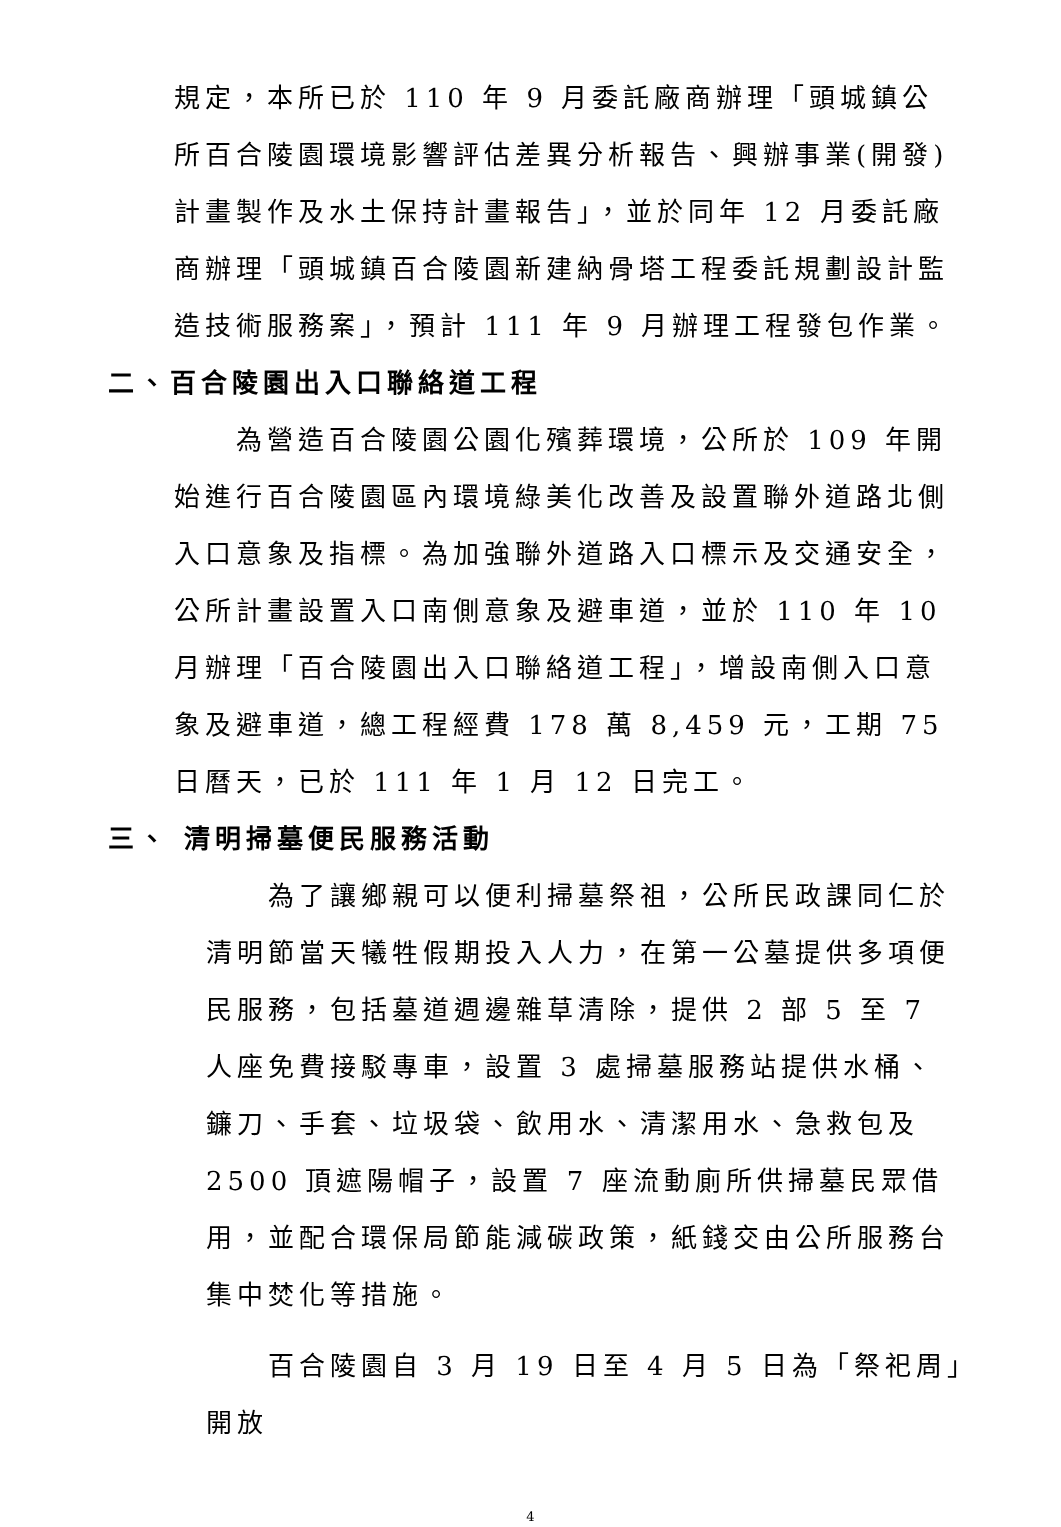規定，本所已於 110 年 9 月委託廠商辦理「頭城鎮公所百合陵園環境影響評估差異分析報告、興辦事業(開發)計畫製作及水土保持計畫報告」，並於同年 12 月委託廠商辦理「頭城鎮百合陵園新建納骨塔工程委託規劃設計監造技術服務案」，預計 111 年 9 月辦理工程發包作業。
二、百合陵園出入口聯絡道工程
  為營造百合陵園公園化殯葬環境，公所於 109 年開始進行百合陵園區內環境綠美化改善及設置聯外道路北側入口意象及指標。為加強聯外道路入口標示及交通安全，公所計畫設置入口南側意象及避車道，並於 110 年 10 月辦理「百合陵園出入口聯絡道工程」，增設南側入口意象及避車道，總工程經費 178 萬 8,459 元，工期 75 日曆天，已於 111 年 1 月 12 日完工。
三、 清明掃墓便民服務活動
  為了讓鄉親可以便利掃墓祭祖，公所民政課同仁於清明節當天犧牲假期投入人力，在第一公墓提供多項便民服務，包括墓道週邊雜草清除，提供 2 部 5 至 7 人座免費接駁專車，設置 3 處掃墓服務站提供水桶、鐮刀、手套、垃圾袋、飲用水、清潔用水、急救包及 2500 頂遮陽帽子，設置 7 座流動廁所供掃墓民眾借用，並配合環保局節能減碳政策，紙錢交由公所服務台集中焚化等措施。
  百合陵園自 3 月 19 日至 4 月 5 日為「祭祀周」開放
4